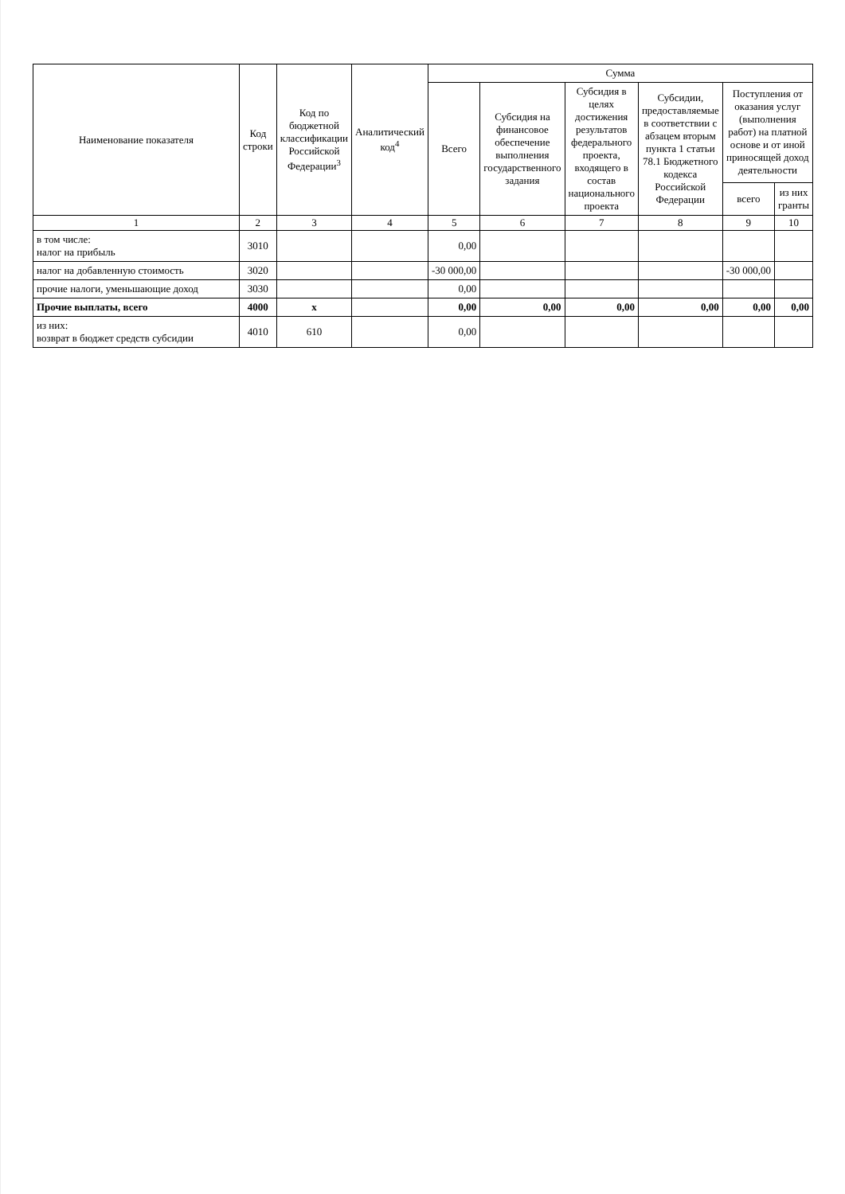| Наименование показателя | Код строки | Код по бюджетной классификации Российской Федерации<sup>3</sup> | Аналитический код<sup>4</sup> | Сумма | | | | | |
| --- | --- | --- | --- | --- | --- | --- | --- | --- | --- |
| | | | | Всего | Субсидия на финансовое обеспечение выполнения государственного задания | Субсидия в целях достижения результатов федерального проекта, входящего в состав национального проекта | Субсидии, предоставляемые в соответствии с абзацем вторым пункта 1 статьи 78.1 Бюджетного кодекса Российской Федерации | Поступления от оказания услуг (выполнения работ) на платной основе и от иной приносящей доход деятельности | |
| | | | | | | | | всего | из них гранты |
| 1 | 2 | 3 | 4 | 5 | 6 | 7 | 8 | 9 | 10 |
| в том числе: налог на прибыль | 3010 | | | 0,00 | | | | | |
| налог на добавленную стоимость | 3020 | | | -30 000,00 | | | | -30 000,00 | |
| прочие налоги, уменьшающие доход | 3030 | | | 0,00 | | | | | |
| Прочие выплаты, всего | 4000 | x | | 0,00 | 0,00 | 0,00 | 0,00 | 0,00 | 0,00 |
| из них: возврат в бюджет средств субсидии | 4010 | 610 | | 0,00 | | | | | |